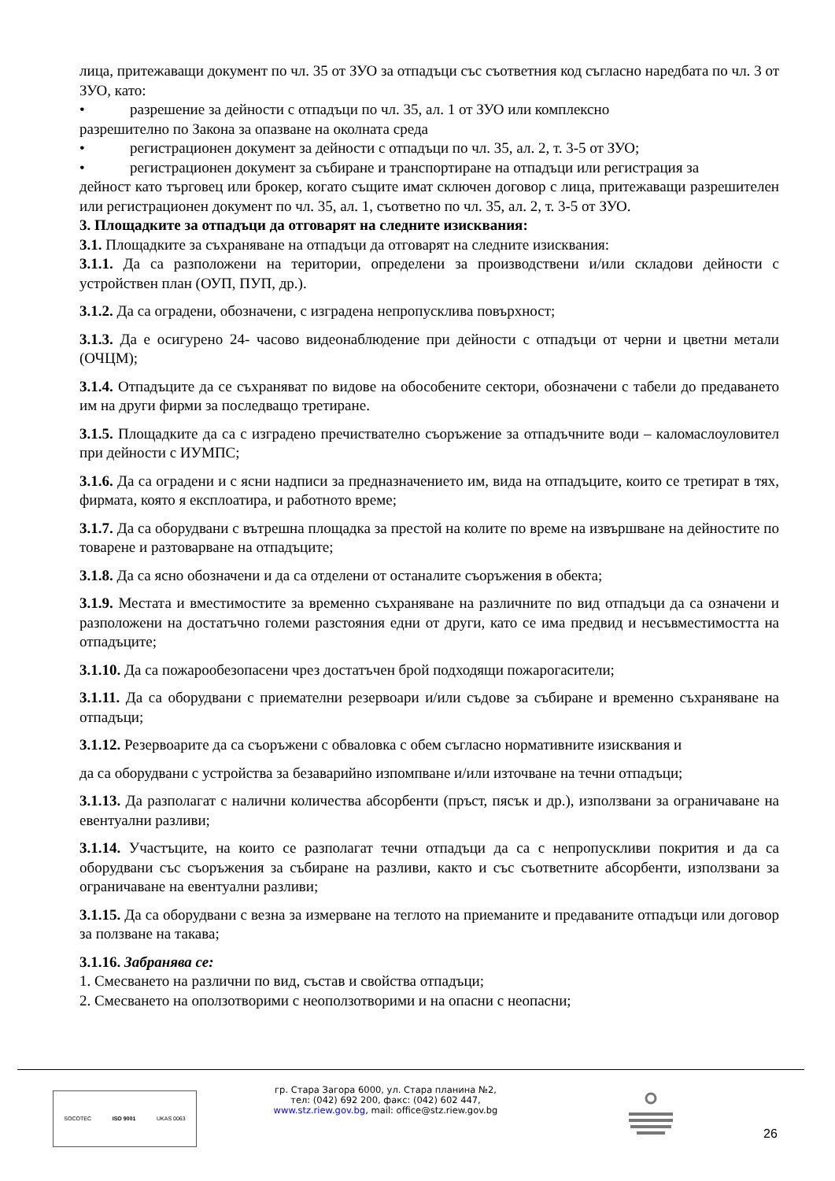лица, притежаващи документ по чл. 35 от ЗУО за отпадъци със съответния код съгласно наредбата по чл. 3 от ЗУО, като:
• разрешение за дейности с отпадъци по чл. 35, ал. 1 от ЗУО или комплексно
разрешително по Закона за опазване на околната среда
• регистрационен документ за дейности с отпадъци по чл. 35, ал. 2, т. 3-5 от ЗУО;
• регистрационен документ за събиране и транспортиране на отпадъци или регистрация за
дейност като търговец или брокер, когато същите имат сключен договор с лица, притежаващи разрешителен или регистрационен документ по чл. 35, ал. 1, съответно по чл. 35, ал. 2, т. 3-5 от ЗУО.
3. Площадките за отпадъци да отговарят на следните изисквания:
3.1. Площадките за съхраняване на отпадъци да отговарят на следните изисквания:
3.1.1. Да са разположени на територии, определени за производствени и/или складови дейности с устройствен план (ОУП, ПУП, др.).
3.1.2. Да са оградени, обозначени, с изградена непропусклива повърхност;
3.1.3. Да е осигурено 24- часово видеонаблюдение при дейности с отпадъци от черни и цветни метали (ОЧЦМ);
3.1.4. Отпадъците да се съхраняват по видове на обособените сектори, обозначени с табели до предаването им на други фирми за последващо третиране.
3.1.5. Площадките да са с изградено пречиствателно съоръжение за отпадъчните води – каломаслоуловител при дейности с ИУМПС;
3.1.6. Да са оградени и с ясни надписи за предназначението им, вида на отпадъците, които се третират в тях, фирмата, която я експлоатира, и работното време;
3.1.7. Да са оборудвани с вътрешна площадка за престой на колите по време на извършване на дейностите по товарене и разтоварване на отпадъците;
3.1.8. Да са ясно обозначени и да са отделени от останалите съоръжения в обекта;
3.1.9. Местата и вместимостите за временно съхраняване на различните по вид отпадъци да са означени и разположени на достатъчно големи разстояния едни от други, като се има предвид и несъвместимостта на отпадъците;
3.1.10. Да са пожарообезопасени чрез достатъчен брой подходящи пожарогасители;
3.1.11. Да са оборудвани с приемателни резервоари и/или съдове за събиране и временно съхраняване на отпадъци;
3.1.12. Резервоарите да са съоръжени с обваловка с обем съгласно нормативните изисквания и
да са оборудвани с устройства за безаварийно изпомпване и/или източване на течни отпадъци;
3.1.13. Да разполагат с налични количества абсорбенти (пръст, пясък и др.), използвани за ограничаване на евентуални разливи;
3.1.14. Участъците, на които се разполагат течни отпадъци да са с непропускливи покрития и да са оборудвани със съоръжения за събиране на разливи, както и със съответните абсорбенти, използвани за ограничаване на евентуални разливи;
3.1.15. Да са оборудвани с везна за измерване на теглото на приеманите и предаваните отпадъци или договор за ползване на такава;
3.1.16. Забранява се:
1. Смесването на различни по вид, състав и свойства отпадъци;
2. Смесването на оползотворими с неоползотворими и на опасни с неопасни;
SOCOTEC ISO 9001 UKAS 0063
гр. Стара Загора 6000, ул. Стара планина №2,
тел: (042) 692 200, факс: (042) 602 447,
www.stz.riew.gov.bg, mail: office@stz.riew.gov.bg
26